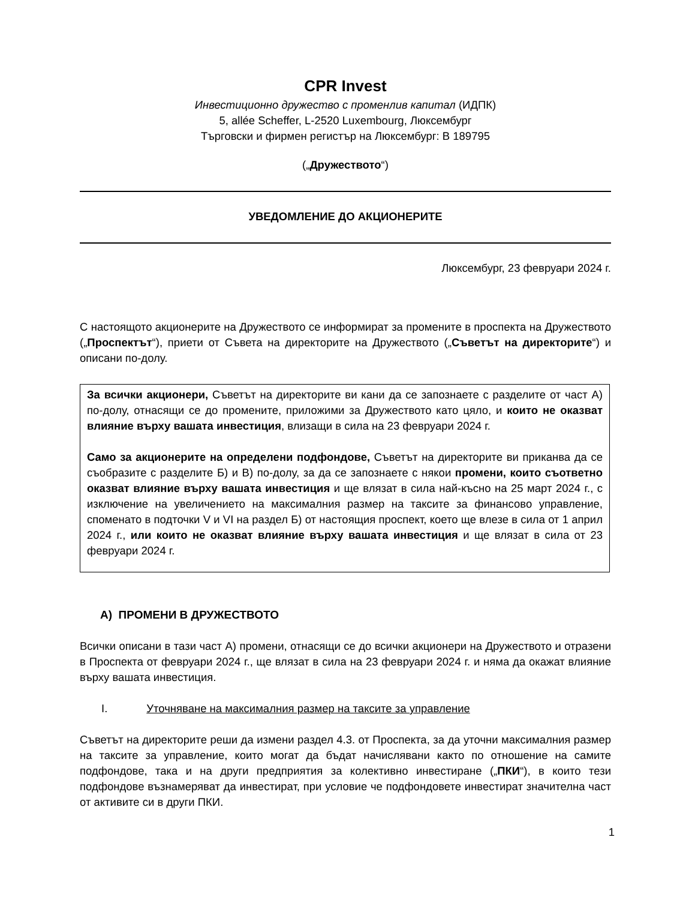CPR Invest
Инвестиционно дружество с променлив капитал (ИДПК)
5, allée Scheffer, L-2520 Luxembourg, Люксембург
Търговски и фирмен регистър на Люксембург: B 189795
(„Дружеството“)
УВЕДОМЛЕНИЕ ДО АКЦИОНЕРИТЕ
Люксембург, 23 февруари 2024 г.
С настоящото акционерите на Дружеството се информират за промените в проспекта на Дружеството („Проспектът“), приети от Съвета на директорите на Дружеството („Съветът на директорите“) и описани по-долу.
За всички акционери, Съветът на директорите ви кани да се запознаете с разделите от част А) по-долу, отнасящи се до промените, приложими за Дружеството като цяло, и които не оказват влияние върху вашата инвестиция, влизащи в сила на 23 февруари 2024 г.
Само за акционерите на определени подфондове, Съветът на директорите ви приканва да се съобразите с разделите Б) и В) по-долу, за да се запознаете с някои промени, които съответно оказват влияние върху вашата инвестиция и ще влязат в сила най-късно на 25 март 2024 г., с изключение на увеличението на максималния размер на таксите за финансово управление, споменато в подточки V и VI на раздел Б) от настоящия проспект, което ще влезе в сила от 1 април 2024 г., или които не оказват влияние върху вашата инвестиция и ще влязат в сила от 23 февруари 2024 г.
А) ПРОМЕНИ В ДРУЖЕСТВОТО
Всички описани в тази част А) промени, отнасящи се до всички акционери на Дружеството и отразени в Проспекта от февруари 2024 г., ще влязат в сила на 23 февруари 2024 г. и няма да окажат влияние върху вашата инвестиция.
I. Уточняване на максималния размер на таксите за управление
Съветът на директорите реши да измени раздел 4.3. от Проспекта, за да уточни максималния размер на таксите за управление, които могат да бъдат начислявани както по отношение на самите подфондове, така и на други предприятия за колективно инвестиране („ПКИ“), в които тези подфондове възнамеряват да инвестират, при условие че подфондовете инвестират значителна част от активите си в други ПКИ.
1